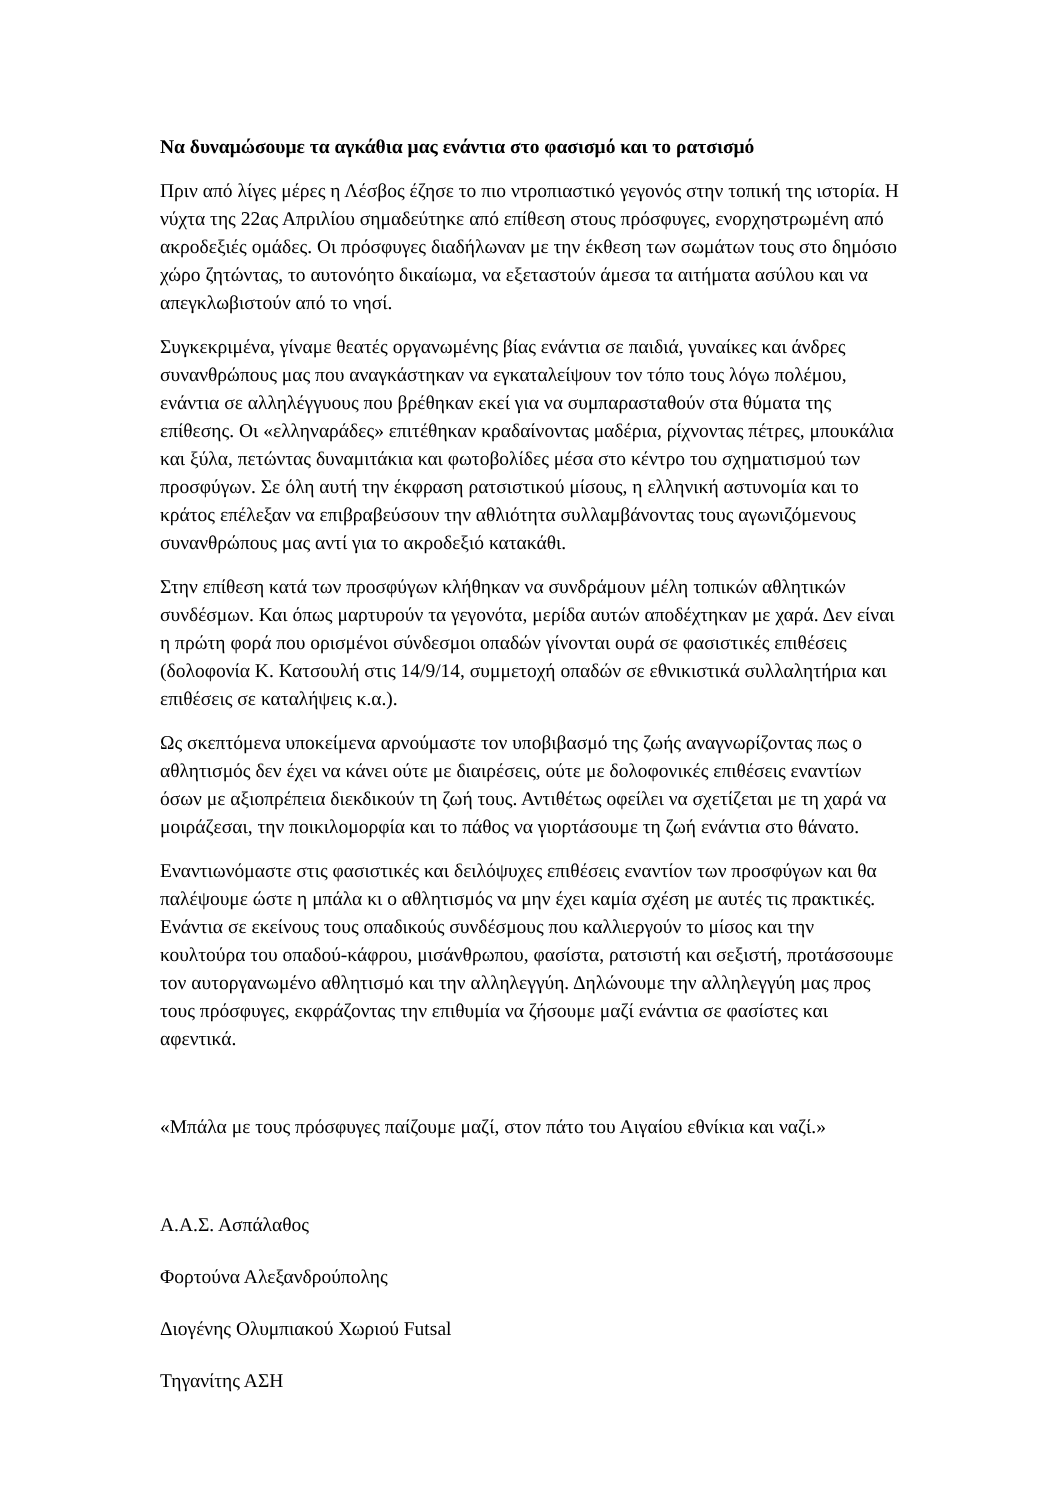Να δυναμώσουμε τα αγκάθια μας ενάντια στο φασισμό και το ρατσισμό
Πριν από λίγες μέρες η Λέσβος έζησε το πιο ντροπιαστικό γεγονός στην τοπική της ιστορία. Η νύχτα της 22ας Απριλίου σημαδεύτηκε από επίθεση στους πρόσφυγες, ενορχηστρωμένη από ακροδεξιές ομάδες. Οι πρόσφυγες διαδήλωναν με την έκθεση των σωμάτων τους στο δημόσιο χώρο ζητώντας, το αυτονόητο δικαίωμα, να εξεταστούν άμεσα τα αιτήματα ασύλου και να απεγκλωβιστούν από το νησί.
Συγκεκριμένα, γίναμε θεατές οργανωμένης βίας ενάντια σε παιδιά, γυναίκες και άνδρες συνανθρώπους μας που αναγκάστηκαν να εγκαταλείψουν τον τόπο τους λόγω πολέμου, ενάντια σε αλληλέγγυους που βρέθηκαν εκεί για να συμπαρασταθούν στα θύματα της επίθεσης. Οι «ελληναράδες» επιτέθηκαν κραδαίνοντας μαδέρια, ρίχνοντας πέτρες, μπουκάλια και ξύλα, πετώντας δυναμιτάκια και φωτοβολίδες μέσα στο κέντρο του σχηματισμού των προσφύγων. Σε όλη αυτή την έκφραση ρατσιστικού μίσους, η ελληνική αστυνομία και το κράτος επέλεξαν να επιβραβεύσουν την αθλιότητα συλλαμβάνοντας τους αγωνιζόμενους συνανθρώπους μας αντί για το ακροδεξιό κατακάθι.
Στην επίθεση κατά των προσφύγων κλήθηκαν να συνδράμουν μέλη τοπικών αθλητικών συνδέσμων. Και όπως μαρτυρούν τα γεγονότα, μερίδα αυτών αποδέχτηκαν με χαρά. Δεν είναι η πρώτη φορά που ορισμένοι σύνδεσμοι οπαδών γίνονται ουρά σε φασιστικές επιθέσεις (δολοφονία Κ. Κατσουλή στις 14/9/14, συμμετοχή οπαδών σε εθνικιστικά συλλαλητήρια και επιθέσεις σε καταλήψεις κ.α.).
Ως σκεπτόμενα υποκείμενα αρνούμαστε τον υποβιβασμό της ζωής αναγνωρίζοντας πως ο αθλητισμός δεν έχει να κάνει ούτε με διαιρέσεις, ούτε με δολοφονικές επιθέσεις εναντίων όσων με αξιοπρέπεια διεκδικούν τη ζωή τους. Αντιθέτως οφείλει να σχετίζεται με τη χαρά να μοιράζεσαι, την ποικιλομορφία και το πάθος να γιορτάσουμε τη ζωή ενάντια στο θάνατο.
Εναντιωνόμαστε στις φασιστικές και δειλόψυχες επιθέσεις εναντίον των προσφύγων και θα παλέψουμε ώστε η μπάλα κι ο αθλητισμός να μην έχει καμία σχέση με αυτές τις πρακτικές. Ενάντια σε εκείνους τους οπαδικούς συνδέσμους που καλλιεργούν το μίσος και την κουλτούρα του οπαδού-κάφρου, μισάνθρωπου, φασίστα, ρατσιστή και σεξιστή, προτάσσουμε τον αυτοργανωμένο αθλητισμό και την αλληλεγγύη. Δηλώνουμε την αλληλεγγύη μας προς τους πρόσφυγες, εκφράζοντας την επιθυμία να ζήσουμε μαζί ενάντια σε φασίστες και αφεντικά.
«Μπάλα με τους πρόσφυγες παίζουμε μαζί, στον πάτο του Αιγαίου εθνίκια και ναζί.»
Α.Α.Σ. Ασπάλαθος
Φορτούνα Αλεξανδρούπολης
Διογένης Ολυμπιακού Χωριού Futsal
Τηγανίτης ΑΣΗ